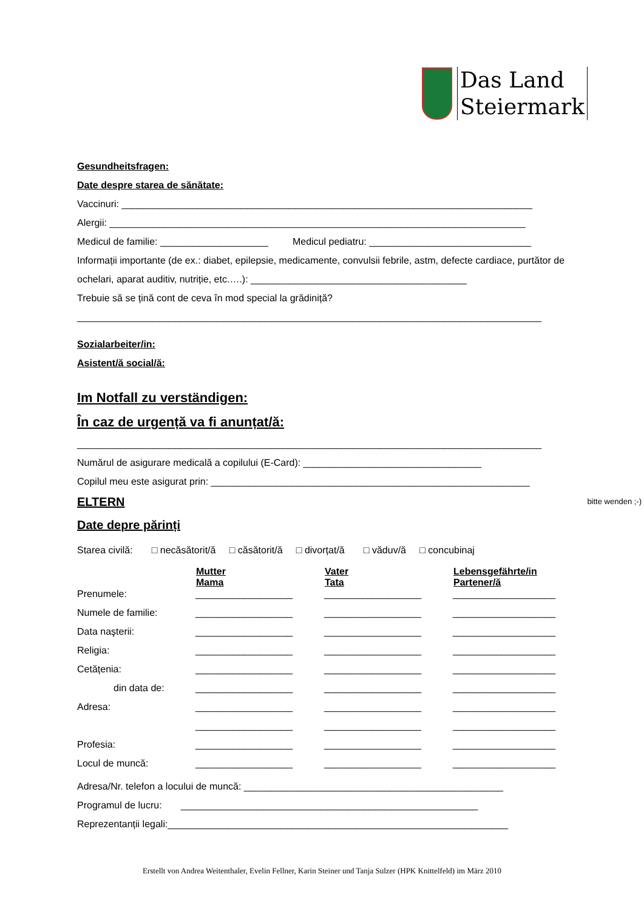Das Land
Steiermark
Gesundheitsfragen:
Date despre starea de sănătate:
Vaccinuri: ____________________________________________________________________________
Alergii: _____________________________________________________________________________
Medicul de familie: ____________________ Medicul pediatru: ______________________________
Informații importante (de ex.: diabet, epilepsie, medicamente, convulsii febrile, astm, defecte cardiace, purtător de ochelari, aparat auditiv, nutriție, etc.….): ________________________________________
Trebuie să se țină cont de ceva în mod special la grădiniță?
______________________________________________________________________________________
Sozialarbeiter/in:
Asistent/ă social/ă:
Im Notfall zu verständigen:
În caz de urgență va fi anunțat/ă:
______________________________________________________________________________________
Numărul de asigurare medicală a copilului (E-Card): _________________________________
Copilul meu este asigurat prin: ___________________________________________________________
ELTERN bitte wenden ;-)
Date depre părinți
Starea civilă: □ necăsătorit/ă □ căsătorit/ă □ divorțat/ă □ văduv/ă □ concubinaj
| | Mutter Mama | Vater Tata | Lebensgefährte/in Partener/ă |
| --- | --- | --- | --- |
| Prenumele: | __________________ | __________________ | ___________________ |
| Numele de familie: | __________________ | __________________ | ___________________ |
| Data naşterii: | __________________ | __________________ | ___________________ |
| Religia: | __________________ | __________________ | ___________________ |
| Cetățenia: | __________________ | __________________ | ___________________ |
| din data de: | __________________ | __________________ | ___________________ |
| Adresa: | __________________ | __________________ | ___________________ |
| | __________________ | __________________ | ___________________ |
| Profesia: | __________________ | __________________ | ___________________ |
| Locul de muncă: | __________________ | __________________ | ___________________ |
Adresa/Nr. telefon a locului de muncă: ________________________________________________
Programul de lucru: _______________________________________________________
Reprezentanții legali:_______________________________________________________________
Erstellt von Andrea Weitenthaler, Evelin Fellner, Karin Steiner und Tanja Sulzer (HPK Knittelfeld) im März 2010